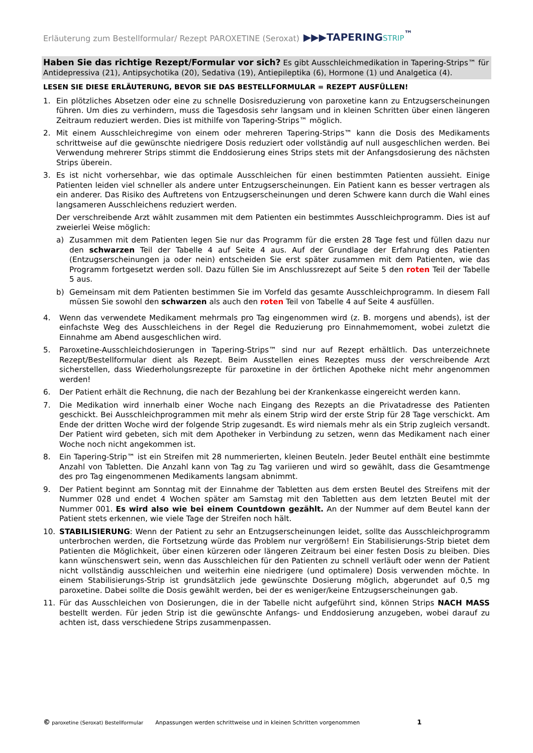Erläuterung zum Bestellformular/ Rezept PAROXETINE (Seroxat) ▶▶▶TAPERINGSTRIP<sup>™</sup>
Haben Sie das richtige Rezept/Formular vor sich? Es gibt Ausschleichmedikation in Tapering-Strips™ für Antidepressiva (21), Antipsychotika (20), Sedativa (19), Antiepileptika (6), Hormone (1) und Analgetica (4).
LESEN SIE DIESE ERLÄUTERUNG, BEVOR SIE DAS BESTELLFORMULAR = REZEPT AUSFÜLLEN!
1. Ein plötzliches Absetzen oder eine zu schnelle Dosisreduzierung von paroxetine kann zu Entzugserscheinungen führen. Um dies zu verhindern, muss die Tagesdosis sehr langsam und in kleinen Schritten über einen längeren Zeitraum reduziert werden. Dies ist mithilfe von Tapering-Strips™ möglich.
2. Mit einem Ausschleichregime von einem oder mehreren Tapering-Strips™ kann die Dosis des Medikaments schrittweise auf die gewünschte niedrigere Dosis reduziert oder vollständig auf null ausgeschlichen werden. Bei Verwendung mehrerer Strips stimmt die Enddosierung eines Strips stets mit der Anfangsdosierung des nächsten Strips überein.
3. Es ist nicht vorhersehbar, wie das optimale Ausschleichen für einen bestimmten Patienten aussieht. Einige Patienten leiden viel schneller als andere unter Entzugserscheinungen. Ein Patient kann es besser vertragen als ein anderer. Das Risiko des Auftretens von Entzugserscheinungen und deren Schwere kann durch die Wahl eines langsameren Ausschleichens reduziert werden.
Der verschreibende Arzt wählt zusammen mit dem Patienten ein bestimmtes Ausschleichprogramm. Dies ist auf zweierlei Weise möglich:
a) Zusammen mit dem Patienten legen Sie nur das Programm für die ersten 28 Tage fest und füllen dazu nur den schwarzen Teil der Tabelle 4 auf Seite 4 aus. Auf der Grundlage der Erfahrung des Patienten (Entzugserscheinungen ja oder nein) entscheiden Sie erst später zusammen mit dem Patienten, wie das Programm fortgesetzt werden soll. Dazu füllen Sie im Anschlussrezept auf Seite 5 den roten Teil der Tabelle 5 aus.
b) Gemeinsam mit dem Patienten bestimmen Sie im Vorfeld das gesamte Ausschleichprogramm. In diesem Fall müssen Sie sowohl den schwarzen als auch den roten Teil von Tabelle 4 auf Seite 4 ausfüllen.
4. Wenn das verwendete Medikament mehrmals pro Tag eingenommen wird (z. B. morgens und abends), ist der einfachste Weg des Ausschleichens in der Regel die Reduzierung pro Einnahmemoment, wobei zuletzt die Einnahme am Abend ausgeschlichen wird.
5. Paroxetine-Ausschleichdosierungen in Tapering-Strips™ sind nur auf Rezept erhältlich. Das unterzeichnete Rezept/Bestellformular dient als Rezept. Beim Ausstellen eines Rezeptes muss der verschreibende Arzt sicherstellen, dass Wiederholungsrezepte für paroxetine in der örtlichen Apotheke nicht mehr angenommen werden!
6. Der Patient erhält die Rechnung, die nach der Bezahlung bei der Krankenkasse eingereicht werden kann.
7. Die Medikation wird innerhalb einer Woche nach Eingang des Rezepts an die Privatadresse des Patienten geschickt. Bei Ausschleichprogrammen mit mehr als einem Strip wird der erste Strip für 28 Tage verschickt. Am Ende der dritten Woche wird der folgende Strip zugesandt. Es wird niemals mehr als ein Strip zugleich versandt. Der Patient wird gebeten, sich mit dem Apotheker in Verbindung zu setzen, wenn das Medikament nach einer Woche noch nicht angekommen ist.
8. Ein Tapering-Strip™ ist ein Streifen mit 28 nummerierten, kleinen Beuteln. Jeder Beutel enthält eine bestimmte Anzahl von Tabletten. Die Anzahl kann von Tag zu Tag variieren und wird so gewählt, dass die Gesamtmenge des pro Tag eingenommenen Medikaments langsam abnimmt.
9. Der Patient beginnt am Sonntag mit der Einnahme der Tabletten aus dem ersten Beutel des Streifens mit der Nummer 028 und endet 4 Wochen später am Samstag mit den Tabletten aus dem letzten Beutel mit der Nummer 001. Es wird also wie bei einem Countdown gezählt. An der Nummer auf dem Beutel kann der Patient stets erkennen, wie viele Tage der Streifen noch hält.
10. STABILISIERUNG: Wenn der Patient zu sehr an Entzugserscheinungen leidet, sollte das Ausschleichprogramm unterbrochen werden, die Fortsetzung würde das Problem nur vergrößern! Ein Stabilisierungs-Strip bietet dem Patienten die Möglichkeit, über einen kürzeren oder längeren Zeitraum bei einer festen Dosis zu bleiben. Dies kann wünschenswert sein, wenn das Ausschleichen für den Patienten zu schnell verläuft oder wenn der Patient nicht vollständig ausschleichen und weiterhin eine niedrigere (und optimalere) Dosis verwenden möchte. In einem Stabilisierungs-Strip ist grundsätzlich jede gewünschte Dosierung möglich, abgerundet auf 0,5 mg paroxetine. Dabei sollte die Dosis gewählt werden, bei der es weniger/keine Entzugserscheinungen gab.
11. Für das Ausschleichen von Dosierungen, die in der Tabelle nicht aufgeführt sind, können Strips NACH MASS bestellt werden. Für jeden Strip ist die gewünschte Anfangs- und Enddosierung anzugeben, wobei darauf zu achten ist, dass verschiedene Strips zusammenpassen.
© paroxetine (Seroxat) Bestellformular Anpassungen werden schrittweise und in kleinen Schritten vorgenommen 1